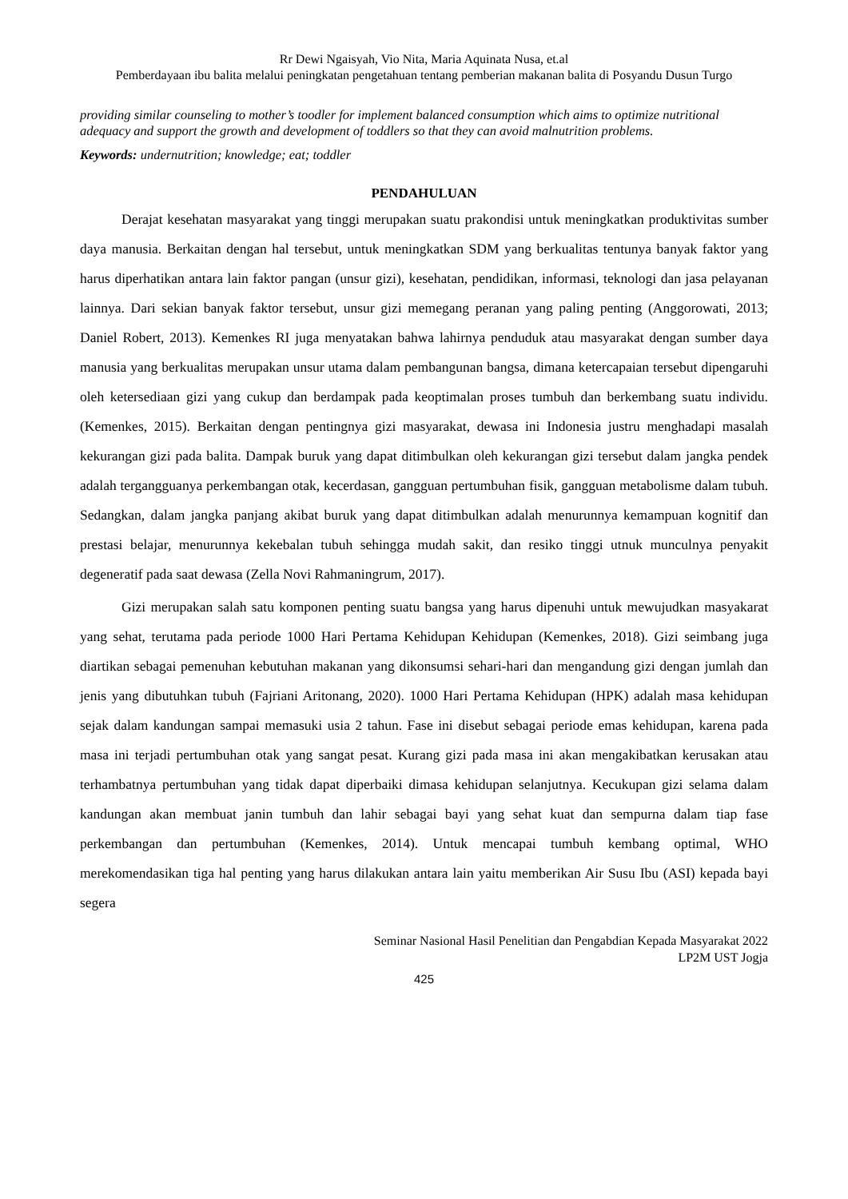Rr Dewi Ngaisyah, Vio Nita, Maria Aquinata Nusa, et.al
Pemberdayaan ibu balita melalui peningkatan pengetahuan tentang pemberian makanan balita di Posyandu Dusun Turgo
providing similar counseling to mother’s toodler for implement balanced consumption which aims to optimize nutritional adequacy and support the growth and development of toddlers so that they can avoid malnutrition problems.
Keywords: undernutrition; knowledge; eat; toddler
PENDAHULUAN
Derajat kesehatan masyarakat yang tinggi merupakan suatu prakondisi untuk meningkatkan produktivitas sumber daya manusia. Berkaitan dengan hal tersebut, untuk meningkatkan SDM yang berkualitas tentunya banyak faktor yang harus diperhatikan antara lain faktor pangan (unsur gizi), kesehatan, pendidikan, informasi, teknologi dan jasa pelayanan lainnya. Dari sekian banyak faktor tersebut, unsur gizi memegang peranan yang paling penting (Anggorowati, 2013; Daniel Robert, 2013). Kemenkes RI juga menyatakan bahwa lahirnya penduduk atau masyarakat dengan sumber daya manusia yang berkualitas merupakan unsur utama dalam pembangunan bangsa, dimana ketercapaian tersebut dipengaruhi oleh ketersediaan gizi yang cukup dan berdampak pada keoptimalan proses tumbuh dan berkembang suatu individu.(Kemenkes, 2015). Berkaitan dengan pentingnya gizi masyarakat, dewasa ini Indonesia justru menghadapi masalah kekurangan gizi pada balita. Dampak buruk yang dapat ditimbulkan oleh kekurangan gizi tersebut dalam jangka pendek adalah tergangguanya perkembangan otak, kecerdasan, gangguan pertumbuhan fisik, gangguan metabolisme dalam tubuh. Sedangkan, dalam jangka panjang akibat buruk yang dapat ditimbulkan adalah menurunnya kemampuan kognitif dan prestasi belajar, menurunnya kekebalan tubuh sehingga mudah sakit, dan resiko tinggi utnuk munculnya penyakit degeneratif pada saat dewasa (Zella Novi Rahmaningrum, 2017).
Gizi merupakan salah satu komponen penting suatu bangsa yang harus dipenuhi untuk mewujudkan masyakarat yang sehat, terutama pada periode 1000 Hari Pertama Kehidupan Kehidupan (Kemenkes, 2018). Gizi seimbang juga diartikan sebagai pemenuhan kebutuhan makanan yang dikonsumsi sehari-hari dan mengandung gizi dengan jumlah dan jenis yang dibutuhkan tubuh (Fajriani Aritonang, 2020). 1000 Hari Pertama Kehidupan (HPK) adalah masa kehidupan sejak dalam kandungan sampai memasuki usia 2 tahun. Fase ini disebut sebagai periode emas kehidupan, karena pada masa ini terjadi pertumbuhan otak yang sangat pesat. Kurang gizi pada masa ini akan mengakibatkan kerusakan atau terhambatnya pertumbuhan yang tidak dapat diperbaiki dimasa kehidupan selanjutnya. Kecukupan gizi selama dalam kandungan akan membuat janin tumbuh dan lahir sebagai bayi yang sehat kuat dan sempurna dalam tiap fase perkembangan dan pertumbuhan (Kemenkes, 2014). Untuk mencapai tumbuh kembang optimal, WHO merekomendasikan tiga hal penting yang harus dilakukan antara lain yaitu memberikan Air Susu Ibu (ASI) kepada bayi segera
Seminar Nasional Hasil Penelitian dan Pengabdian Kepada Masyarakat 2022
LP2M UST Jogja
425